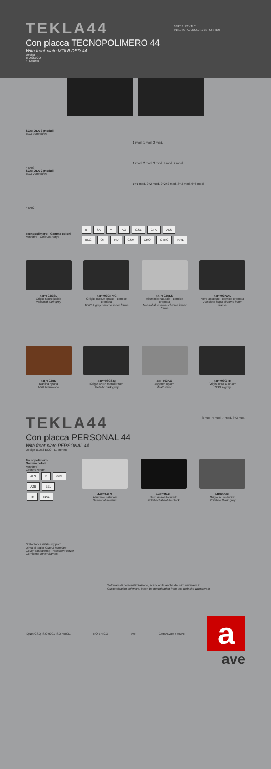TEKLA44
Con placca TECNOPOLIMERO 44
With front plate MOULDED 44
Design
B.Dall'ECO
L. Merletti
SERIE CIVILI
WIRING ACCESSORIES SYSTEM
SCATOLA 3 moduli
BOX 3 modules
44A03
SCATOLA 2 moduli
BOX 2 modules
44A02
1 mod. 1 mod. 2 mod.
1 mod. 2 mod. 3 mod. 4 mod. 7 mod.
1+1 mod. 2+2 mod. 2+2+2 mod. 3+3 mod. 6+6 mod.
Tecnopolimero - Gamma colori
Moulded - Colours range
B SA M AO GSL GTK ALS
BLC OT RD GSM CHO GTKC NAL
44PY03GSL
Grigio scuro lucido
Polished dark grey
44PY03GTKC
Grigio TEKLA opaco - cornice cromata
TEKLA grey chrome inner frame
44PY03ALS
Alluminio naturale - cornice cromata
Natural aluminium chrome inner frame
44PY03NAL
Nero assoluto - cornice cromata
Absolute black chrome inner frame
44PY03RD
Radica opaca
Matt brianwood
44PY03GSM
Grigio scuro metallizzato
Metallic dark grey
44PY03AO
Argento opaco
Matt silver
44PY03GTK
Grigio TEKLA opaco
TEKLA grey
TEKLA44
3 mod. 4 mod. 7 mod. 3+3 mod.
Con placca PERSONAL 44
With front plate PERSONAL 44
Design B.Dall'ECO - L. Merletti
Tecnopolimero
Gamma colori
Moulded
Colours range
ALS B GRL
AZB BEL
TR NAL
44P03ALS
Alluminio naturale
Natural aluminium
44P03NAL
Nero assoluto lucido
Polished absolute black
44P03GRL
Grigio scuro lucido
Polished Dark grey
Sottoplacca Plate support
Dima di taglio Cutout template
Cover trasparente Trasparent cover
Cornicette Inner frames
Software di personalizzazione, scaricabile anche dal sito www.ave.it
Customization software, it can be downloaded from the web site www.ave.it
IQNet CSQ ISO 9001 ISO 45001 NO BRICO ave GARANZIA 5 ANNI
a
ave